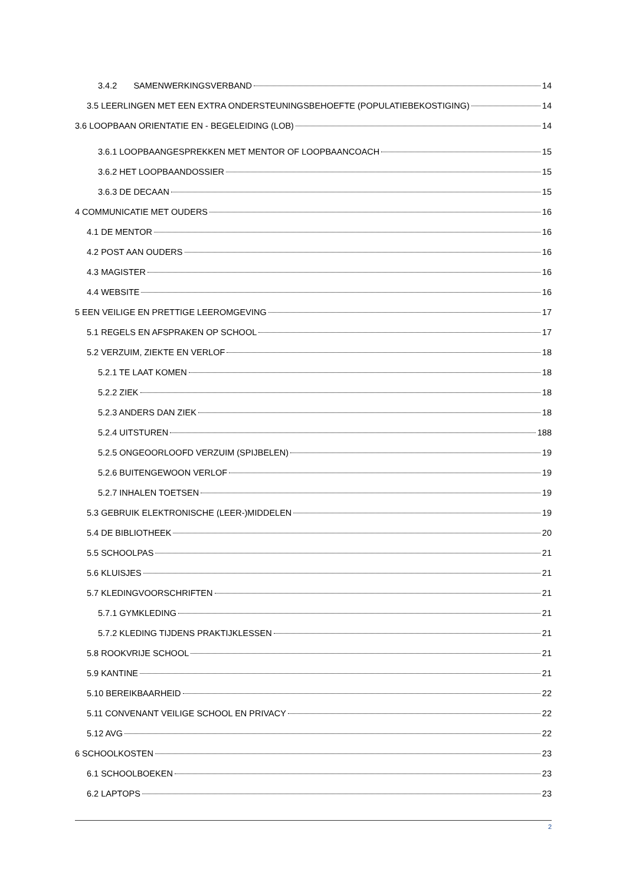3.4.2 SAMENWERKINGSVERBAND 14
3.5 LEERLINGEN MET EEN EXTRA ONDERSTEUNINGSBEHOEFTE (POPULATIEBEKOSTIGING) 14
3.6 LOOPBAAN ORIENTATIE EN - BEGELEIDING (LOB) 14
3.6.1 LOOPBAANGESPREKKEN MET MENTOR OF LOOPBAANCOACH 15
3.6.2 HET LOOPBAANDOSSIER 15
3.6.3 DE DECAAN 15
4 COMMUNICATIE MET OUDERS 16
4.1 DE MENTOR 16
4.2 POST AAN OUDERS 16
4.3 MAGISTER 16
4.4 WEBSITE 16
5 EEN VEILIGE EN PRETTIGE LEEROMGEVING 17
5.1 REGELS EN AFSPRAKEN OP SCHOOL 17
5.2 VERZUIM, ZIEKTE EN VERLOF 18
5.2.1 TE LAAT KOMEN 18
5.2.2 ZIEK 18
5.2.3 ANDERS DAN ZIEK 18
5.2.4 UITSTUREN 188
5.2.5 ONGEOORLOOFD VERZUIM (SPIJBELEN) 19
5.2.6 BUITENGEWOON VERLOF 19
5.2.7 INHALEN TOETSEN 19
5.3 GEBRUIK ELEKTRONISCHE (LEER-)MIDDELEN 19
5.4 DE BIBLIOTHEEK 20
5.5 SCHOOLPAS 21
5.6 KLUISJES 21
5.7 KLEDINGVOORSCHRIFTEN 21
5.7.1 GYMKLEDING 21
5.7.2 KLEDING TIJDENS PRAKTIJKLESSEN 21
5.8 ROOKVRIJE SCHOOL 21
5.9 KANTINE 21
5.10 BEREIKBAARHEID 22
5.11 CONVENANT VEILIGE SCHOOL EN PRIVACY 22
5.12 AVG 22
6 SCHOOLKOSTEN 23
6.1 SCHOOLBOEKEN 23
6.2 LAPTOPS 23
2